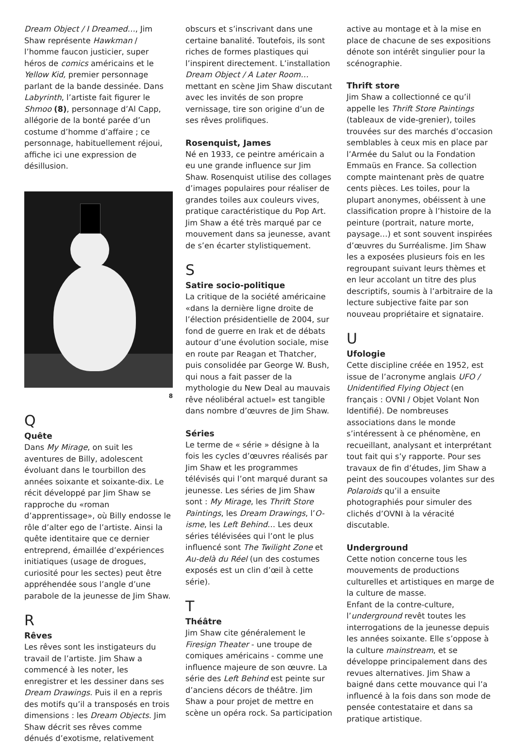Dream Object / I Dreamed…, Jim Shaw représente Hawkman / l’homme faucon justicier, super héros de comics américains et le Yellow Kid, premier personnage parlant de la bande dessinée. Dans Labyrinth, l’artiste fait figurer le Shmoo (8), personnage d’Al Capp, allégorie de la bonté parée d’un costume d’homme d’affaire ; ce personnage, habituellement réjoui, affiche ici une expression de désillusion.
8
Q
Quête
Dans My Mirage, on suit les aventures de Billy, adolescent évoluant dans le tourbillon des années soixante et soixante-dix. Le récit développé par Jim Shaw se rapproche du «roman d’apprentissage», où Billy endosse le rôle d’alter ego de l’artiste. Ainsi la quête identitaire que ce dernier entreprend, émaillée d’expériences initiatiques (usage de drogues, curiosité pour les sectes) peut être appréhendée sous l’angle d’une parabole de la jeunesse de Jim Shaw.
R
Rêves
Les rêves sont les instigateurs du travail de l’artiste. Jim Shaw a commencé à les noter, les enregistrer et les dessiner dans ses Dream Drawings. Puis il en a repris des motifs qu’il a transposés en trois dimensions : les Dream Objects. Jim Shaw décrit ses rêves comme dénués d’exotisme, relativement
obscurs et s’inscrivant dans une certaine banalité. Toutefois, ils sont riches de formes plastiques qui l’inspirent directement. L’installation Dream Object / A Later Room… mettant en scène Jim Shaw discutant avec les invités de son propre vernissage, tire son origine d’un de ses rêves prolifiques.
Rosenquist, James
Né en 1933, ce peintre américain a eu une grande influence sur Jim Shaw. Rosenquist utilise des collages d’images populaires pour réaliser de grandes toiles aux couleurs vives, pratique caractéristique du Pop Art. Jim Shaw a été très marqué par ce mouvement dans sa jeunesse, avant de s’en écarter stylistiquement.
S
Satire socio-politique
La critique de la société américaine «dans la dernière ligne droite de l’élection présidentielle de 2004, sur fond de guerre en Irak et de débats autour d’une évolution sociale, mise en route par Reagan et Thatcher, puis consolidée par George W. Bush, qui nous a fait passer de la mythologie du New Deal au mauvais rêve néolibéral actuel» est tangible dans nombre d’œuvres de Jim Shaw.
Séries
Le terme de « série » désigne à la fois les cycles d’œuvres réalisés par Jim Shaw et les programmes télévisés qui l’ont marqué durant sa jeunesse. Les séries de Jim Shaw sont : My Mirage, les Thrift Store Paintings, les Dream Drawings, l’O-isme, les Left Behind… Les deux séries télévisées qui l’ont le plus influencé sont The Twilight Zone et Au-delà du Réel (un des costumes exposés est un clin d’œil à cette série).
T
Théâtre
Jim Shaw cite généralement le Firesign Theater - une troupe de comiques américains - comme une influence majeure de son œuvre. La série des Left Behind est peinte sur d’anciens décors de théâtre. Jim Shaw a pour projet de mettre en scène un opéra rock. Sa participation
active au montage et à la mise en place de chacune de ses expositions dénote son intérêt singulier pour la scénographie.
Thrift store
Jim Shaw a collectionné ce qu’il appelle les Thrift Store Paintings (tableaux de vide-grenier), toiles trouvées sur des marchés d’occasion semblables à ceux mis en place par l’Armée du Salut ou la Fondation Emmaüs en France. Sa collection compte maintenant près de quatre cents pièces. Les toiles, pour la plupart anonymes, obéissent à une classification propre à l’histoire de la peinture (portrait, nature morte, paysage…) et sont souvent inspirées d’œuvres du Surréalisme. Jim Shaw les a exposées plusieurs fois en les regroupant suivant leurs thèmes et en leur accolant un titre des plus descriptifs, soumis à l’arbitraire de la lecture subjective faite par son nouveau propriétaire et signataire.
U
Ufologie
Cette discipline créée en 1952, est issue de l’acronyme anglais UFO / Unidentified Flying Object (en français : OVNI / Objet Volant Non Identifié). De nombreuses associations dans le monde s’intéressent à ce phénomène, en recueillant, analysant et interprétant tout fait qui s’y rapporte. Pour ses travaux de fin d’études, Jim Shaw a peint des soucoupes volantes sur des Polaroids qu’il a ensuite photographiés pour simuler des clichés d’OVNI à la véracité discutable.
Underground
Cette notion concerne tous les mouvements de productions culturelles et artistiques en marge de la culture de masse.
Enfant de la contre-culture, l’underground revêt toutes les interrogations de la jeunesse depuis les années soixante. Elle s’oppose à la culture mainstream, et se développe principalement dans des revues alternatives. Jim Shaw a baigné dans cette mouvance qui l’a influencé à la fois dans son mode de pensée contestataire et dans sa pratique artistique.